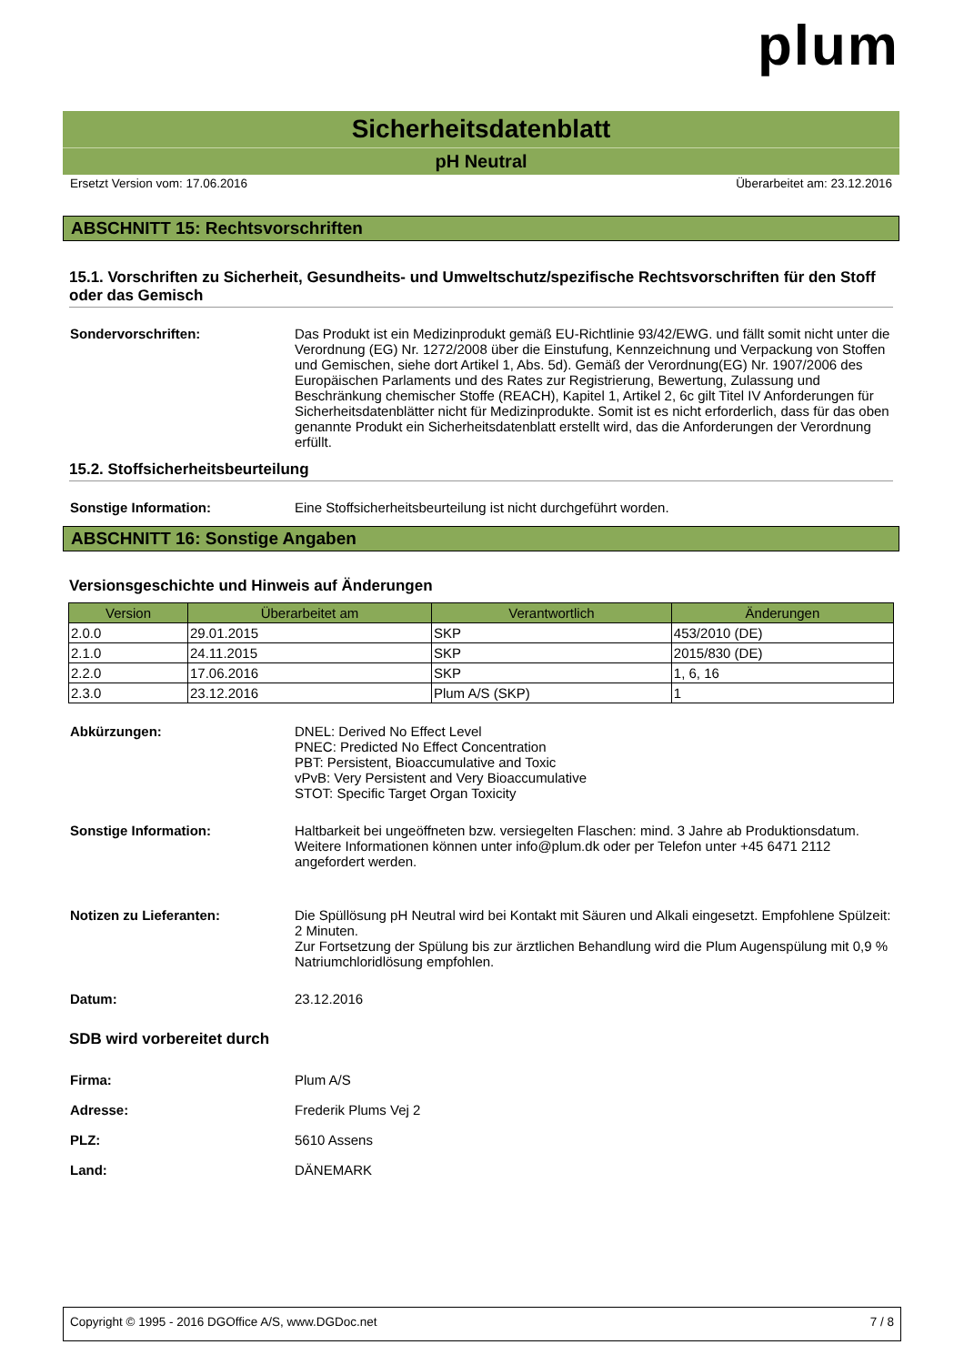plum
Sicherheitsdatenblatt
pH Neutral
Ersetzt Version vom: 17.06.2016 Überarbeitet am: 23.12.2016
ABSCHNITT 15: Rechtsvorschriften
15.1. Vorschriften zu Sicherheit, Gesundheits- und Umweltschutz/spezifische Rechtsvorschriften für den Stoff oder das Gemisch
Sondervorschriften: Das Produkt ist ein Medizinprodukt gemäß EU-Richtlinie 93/42/EWG. und fällt somit nicht unter die Verordnung (EG) Nr. 1272/2008 über die Einstufung, Kennzeichnung und Verpackung von Stoffen und Gemischen, siehe dort Artikel 1, Abs. 5d). Gemäß der Verordnung(EG) Nr. 1907/2006 des Europäischen Parlaments und des Rates zur Registrierung, Bewertung, Zulassung und Beschränkung chemischer Stoffe (REACH), Kapitel 1, Artikel 2, 6c gilt Titel IV Anforderungen für Sicherheitsdatenblätter nicht für Medizinprodukte. Somit ist es nicht erforderlich, dass für das oben genannte Produkt ein Sicherheitsdatenblatt erstellt wird, das die Anforderungen der Verordnung erfüllt.
15.2. Stoffsicherheitsbeurteilung
Sonstige Information: Eine Stoffsicherheitsbeurteilung ist nicht durchgeführt worden.
ABSCHNITT 16: Sonstige Angaben
Versionsgeschichte und Hinweis auf Änderungen
| Version | Überarbeitet am | Verantwortlich | Änderungen |
| --- | --- | --- | --- |
| 2.0.0 | 29.01.2015 | SKP | 453/2010 (DE) |
| 2.1.0 | 24.11.2015 | SKP | 2015/830 (DE) |
| 2.2.0 | 17.06.2016 | SKP | 1, 6, 16 |
| 2.3.0 | 23.12.2016 | Plum A/S (SKP) | 1 |
Abkürzungen: DNEL: Derived No Effect Level
PNEC: Predicted No Effect Concentration
PBT: Persistent, Bioaccumulative and Toxic
vPvB: Very Persistent and Very Bioaccumulative
STOT: Specific Target Organ Toxicity
Sonstige Information: Haltbarkeit bei ungeöffneten bzw. versiegelten Flaschen: mind. 3 Jahre ab Produktionsdatum.
Weitere Informationen können unter info@plum.dk oder per Telefon unter +45 6471 2112 angefordert werden.
Notizen zu Lieferanten: Die Spüllösung pH Neutral wird bei Kontakt mit Säuren und Alkali eingesetzt. Empfohlene Spülzeit: 2 Minuten.
Zur Fortsetzung der Spülung bis zur ärztlichen Behandlung wird die Plum Augenspülung mit 0,9 % Natriumchloridlösung empfohlen.
Datum: 23.12.2016
SDB wird vorbereitet durch
Firma: Plum A/S
Adresse: Frederik Plums Vej 2
PLZ: 5610 Assens
Land: DÄNEMARK
Copyright © 1995 - 2016 DGOffice A/S, www.DGDoc.net 7 / 8